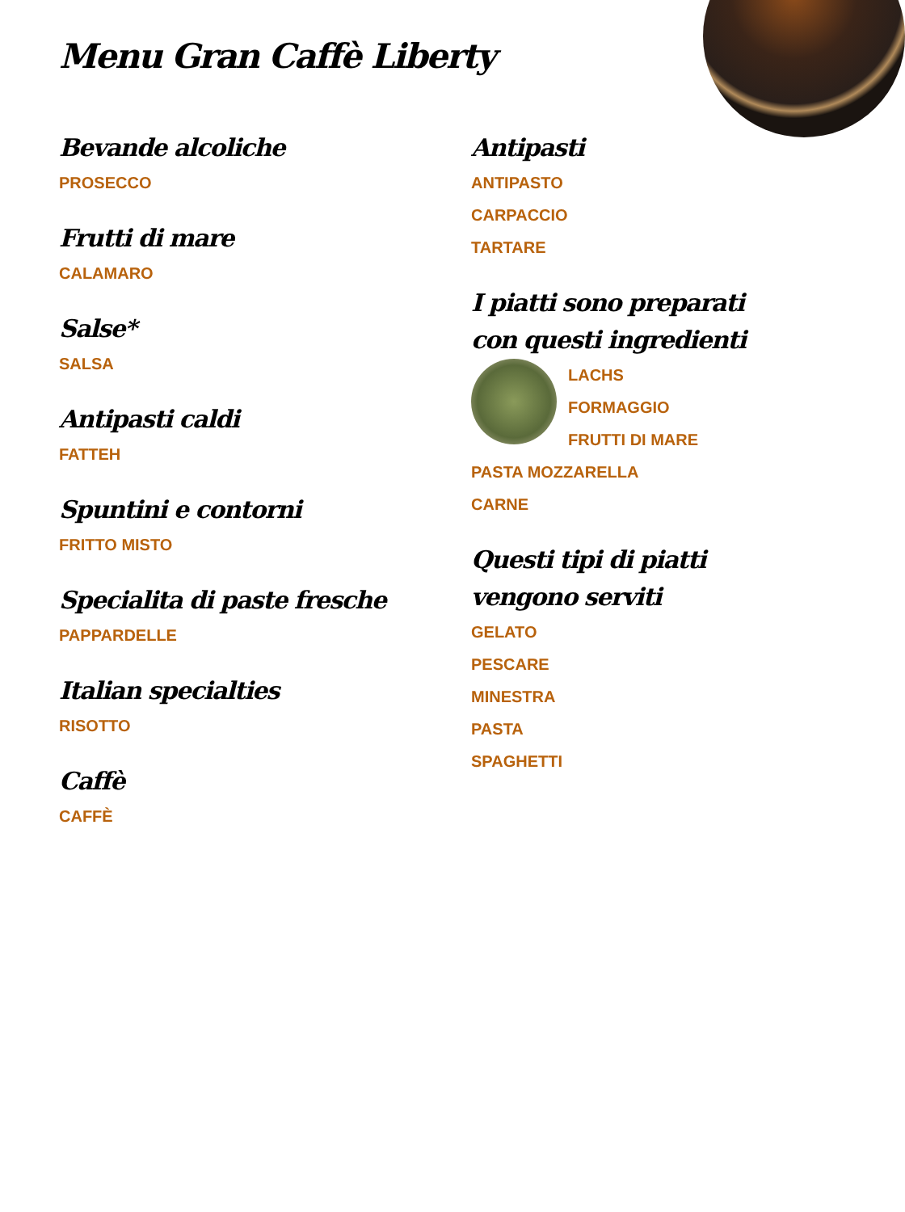Menu Gran Caffè Liberty
Bevande alcoliche
PROSECCO
Frutti di mare
CALAMARO
Salse*
SALSA
Antipasti caldi
FATTEH
Spuntini e contorni
FRITTO MISTO
Specialita di paste fresche
PAPPARDELLE
Italian specialties
RISOTTO
Caffè
CAFFÈ
Antipasti
ANTIPASTO
CARPACCIO
TARTARE
I piatti sono preparati con questi ingredienti
LACHS
FORMAGGIO
FRUTTI DI MARE
PASTA MOZZARELLA
CARNE
Questi tipi di piatti vengono serviti
GELATO
PESCARE
MINESTRA
PASTA
SPAGHETTI